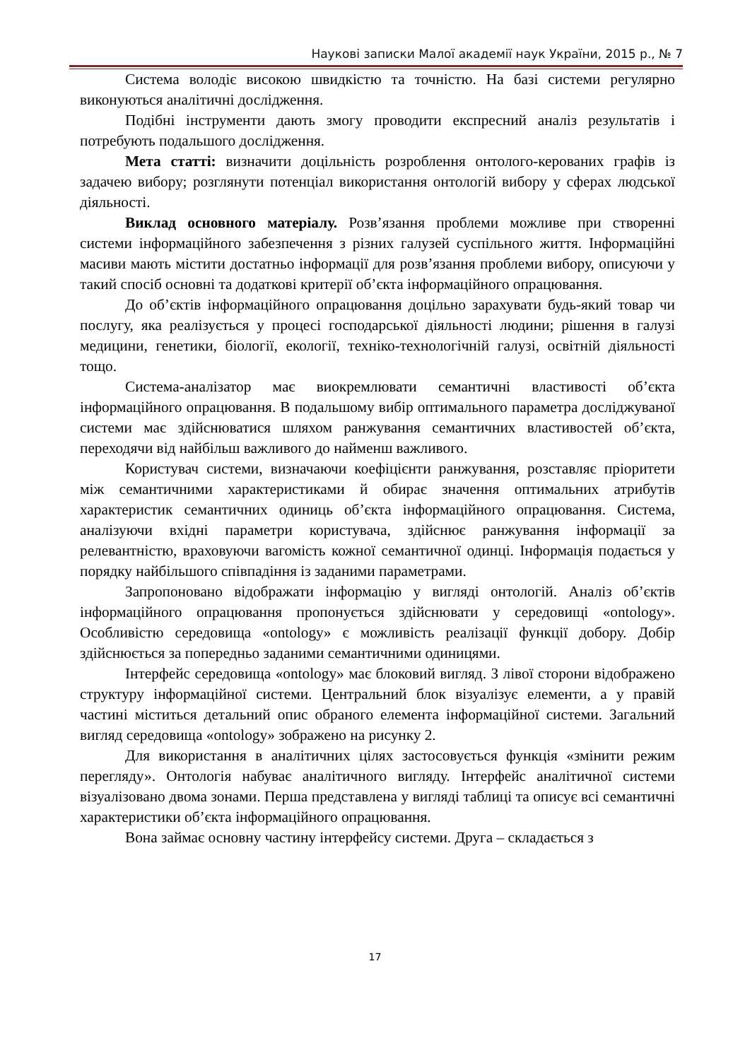Наукові записки Малої академії наук України, 2015 р., № 7
Система володіє високою швидкістю та точністю. На базі системи регулярно виконуються аналітичні дослідження.
Подібні інструменти дають змогу проводити експресний аналіз результатів і потребують подальшого дослідження.
Мета статті: визначити доцільність розроблення онтолого-керованих графів із задачею вибору; розглянути потенціал використання онтологій вибору у сферах людської діяльності.
Виклад основного матеріалу. Розв’язання проблеми можливе при створенні системи інформаційного забезпечення з різних галузей суспільного життя. Інформаційні масиви мають містити достатньо інформації для розв’язання проблеми вибору, описуючи у такий спосіб основні та додаткові критерії об’єкта інформаційного опрацювання.
До об’єктів інформаційного опрацювання доцільно зарахувати будь-який товар чи послугу, яка реалізується у процесі господарської діяльності людини; рішення в галузі медицини, генетики, біології, екології, техніко-технологічній галузі, освітній діяльності тощо.
Система-аналізатор має виокремлювати семантичні властивості об’єкта інформаційного опрацювання. В подальшому вибір оптимального параметра досліджуваної системи має здійснюватися шляхом ранжування семантичних властивостей об’єкта, переходячи від найбільш важливого до найменш важливого.
Користувач системи, визначаючи коефіцієнти ранжування, розставляє пріоритети між семантичними характеристиками й обирає значення оптимальних атрибутів характеристик семантичних одиниць об’єкта інформаційного опрацювання. Система, аналізуючи вхідні параметри користувача, здійснює ранжування інформації за релевантністю, враховуючи вагомість кожної семантичної одинці. Інформація подається у порядку найбільшого співпадіння із заданими параметрами.
Запропоновано відображати інформацію у вигляді онтологій. Аналіз об’єктів інформаційного опрацювання пропонується здійснювати у середовищі «ontology». Особливістю середовища «ontology» є можливість реалізації функції добору. Добір здійснюється за попередньо заданими семантичними одиницями.
Інтерфейс середовища «ontology» має блоковий вигляд. З лівої сторони відображено структуру інформаційної системи. Центральний блок візуалізує елементи, а у правій частині міститься детальний опис обраного елемента інформаційної системи. Загальний вигляд середовища «ontology» зображено на рисунку 2.
Для використання в аналітичних цілях застосовується функція «змінити режим перегляду». Онтологія набуває аналітичного вигляду. Інтерфейс аналітичної системи візуалізовано двома зонами. Перша представлена у вигляді таблиці та описує всі семантичні характеристики об’єкта інформаційного опрацювання.
Вона займає основну частину інтерфейсу системи. Друга – складається з
17